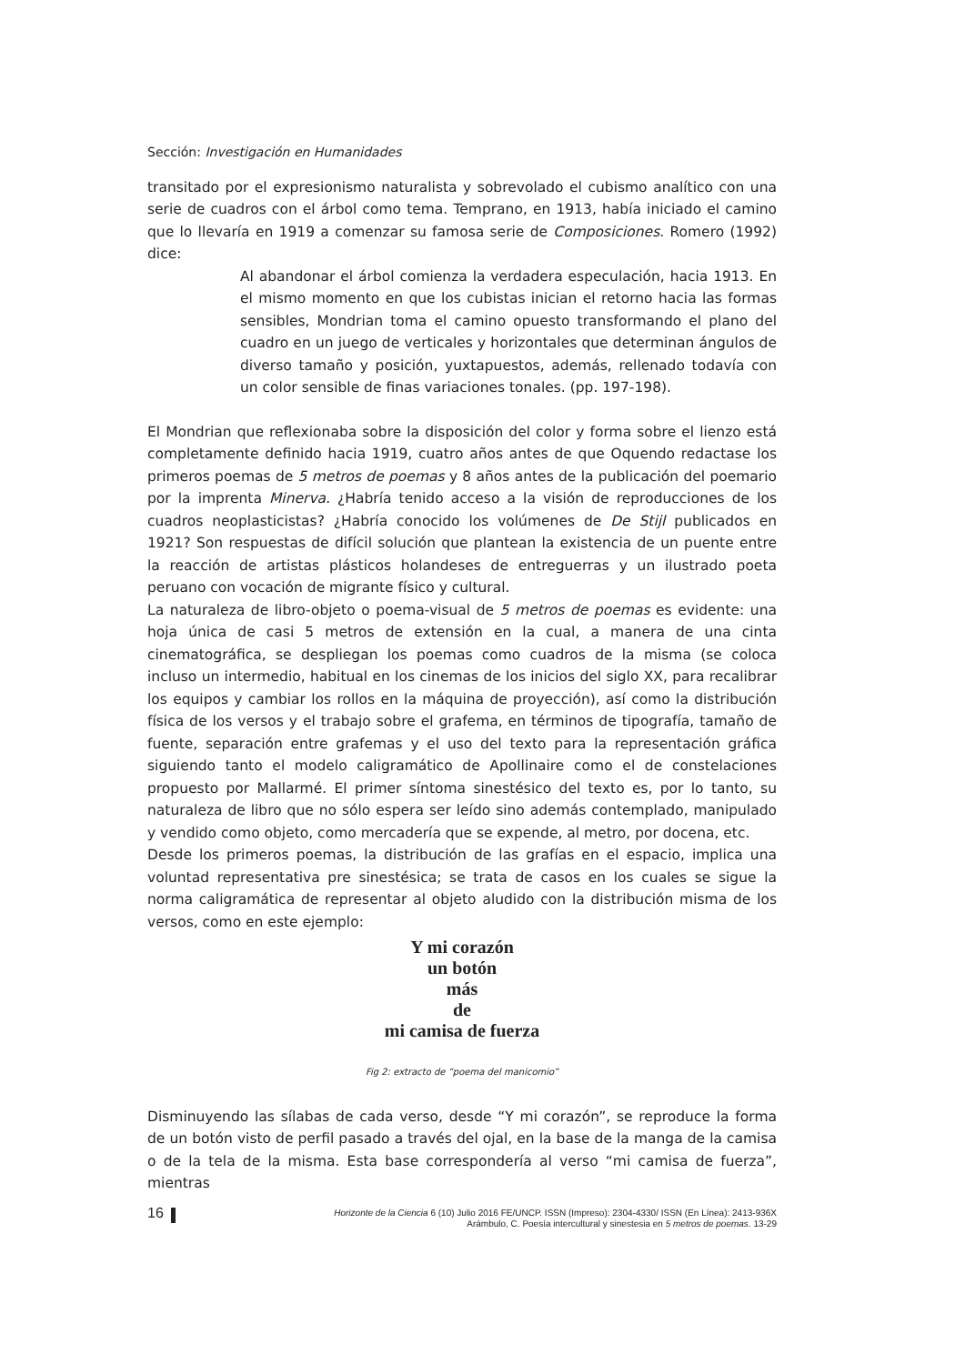Sección: Investigación en Humanidades
transitado por el expresionismo naturalista y sobrevolado el cubismo analítico con una serie de cuadros con el árbol como tema. Temprano, en 1913, había iniciado el camino que lo llevaría en 1919 a comenzar su famosa serie de Composiciones. Romero (1992) dice:
Al abandonar el árbol comienza la verdadera especulación, hacia 1913. En el mismo momento en que los cubistas inician el retorno hacia las formas sensibles, Mondrian toma el camino opuesto transformando el plano del cuadro en un juego de verticales y horizontales que determinan ángulos de diverso tamaño y posición, yuxtapuestos, además, rellenado todavía con un color sensible de finas variaciones tonales. (pp. 197-198).
El Mondrian que reflexionaba sobre la disposición del color y forma sobre el lienzo está completamente definido hacia 1919, cuatro años antes de que Oquendo redactase los primeros poemas de 5 metros de poemas y 8 años antes de la publicación del poemario por la imprenta Minerva. ¿Habría tenido acceso a la visión de reproducciones de los cuadros neoplasticistas? ¿Habría conocido los volúmenes de De Stijl publicados en 1921? Son respuestas de difícil solución que plantean la existencia de un puente entre la reacción de artistas plásticos holandeses de entreguerras y un ilustrado poeta peruano con vocación de migrante físico y cultural.
La naturaleza de libro-objeto o poema-visual de 5 metros de poemas es evidente: una hoja única de casi 5 metros de extensión en la cual, a manera de una cinta cinematográfica, se despliegan los poemas como cuadros de la misma (se coloca incluso un intermedio, habitual en los cinemas de los inicios del siglo XX, para recalibrar los equipos y cambiar los rollos en la máquina de proyección), así como la distribución física de los versos y el trabajo sobre el grafema, en términos de tipografía, tamaño de fuente, separación entre grafemas y el uso del texto para la representación gráfica siguiendo tanto el modelo caligramático de Apollinaire como el de constelaciones propuesto por Mallarmé. El primer síntoma sinestésico del texto es, por lo tanto, su naturaleza de libro que no sólo espera ser leído sino además contemplado, manipulado y vendido como objeto, como mercadería que se expende, al metro, por docena, etc.
Desde los primeros poemas, la distribución de las grafías en el espacio, implica una voluntad representativa pre sinestésica; se trata de casos en los cuales se sigue la norma caligramática de representar al objeto aludido con la distribución misma de los versos, como en este ejemplo:
Y mi corazón
un botón
más
de
mi camisa de fuerza
Fig 2: extracto de “poema del manicomio”
Disminuyendo las sílabas de cada verso, desde “Y mi corazón”, se reproduce la forma de un botón visto de perfil pasado a través del ojal, en la base de la manga de la camisa o de la tela de la misma. Esta base correspondería al verso “mi camisa de fuerza”, mientras
16
Horizonte de la Ciencia 6 (10) Julio 2016 FE/UNCP. ISSN (Impreso): 2304-4330/ ISSN (En Línea): 2413-936X
Arámbulo, C. Poesía intercultural y sinestesia en 5 metros de poemas. 13-29